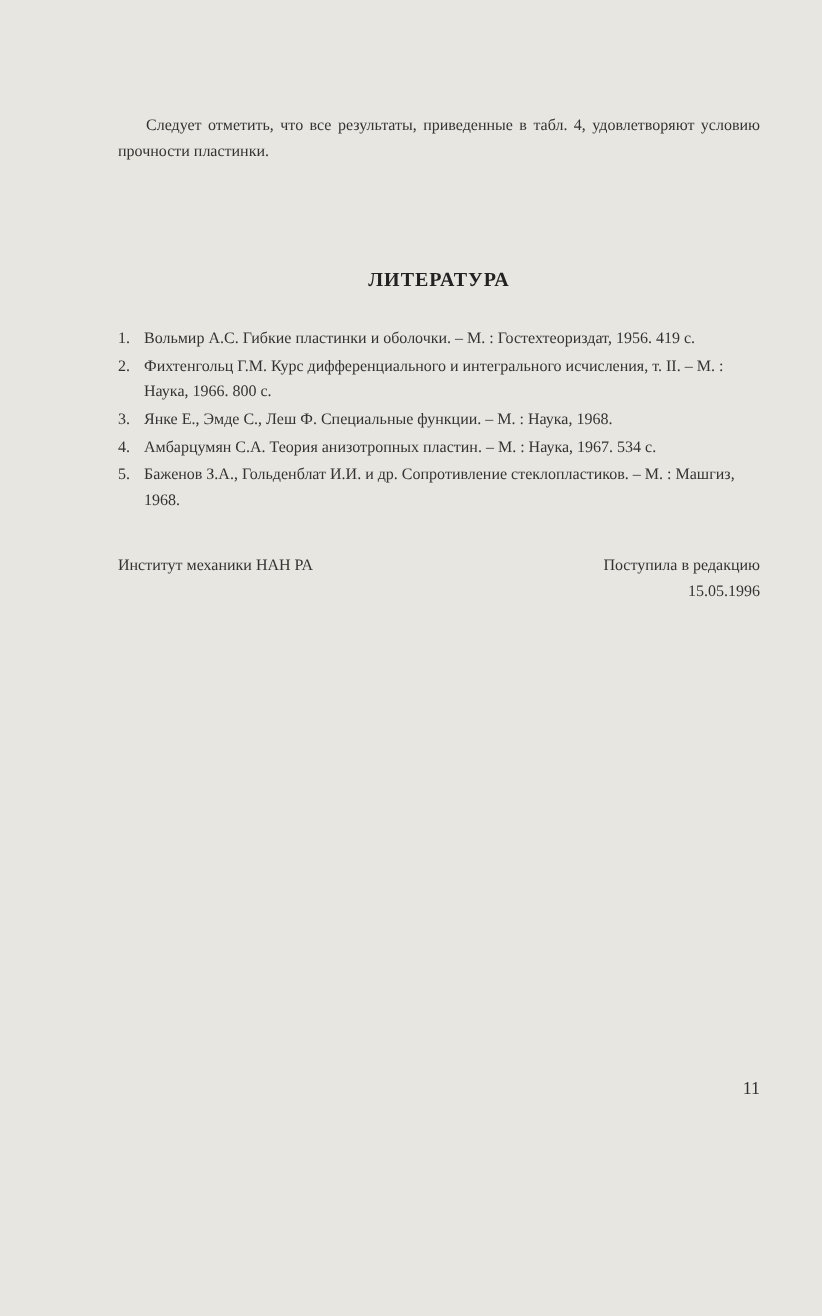Следует отметить, что все результаты, приведенные в табл. 4, удовлетворяют условию прочности пластинки.
ЛИТЕРАТУРА
1. Вольмир А.С. Гибкие пластинки и оболочки. – М. : Гостехтеориздат, 1956. 419 с.
2. Фихтенгольц Г.М. Курс дифференциального и интегрального исчисления, т. II. – М. : Наука, 1966. 800 с.
3. Янке Е., Эмде С., Леш Ф. Специальные функции. – М. : Наука, 1968.
4. Амбарцумян С.А. Теория анизотропных пластин. – М. : Наука, 1967. 534 с.
5. Баженов З.А., Гольденблат И.И. и др. Сопротивление стеклопластиков. – М. : Машгиз, 1968.
Институт механики НАН РА Поступила в редакцию
15.05.1996
11